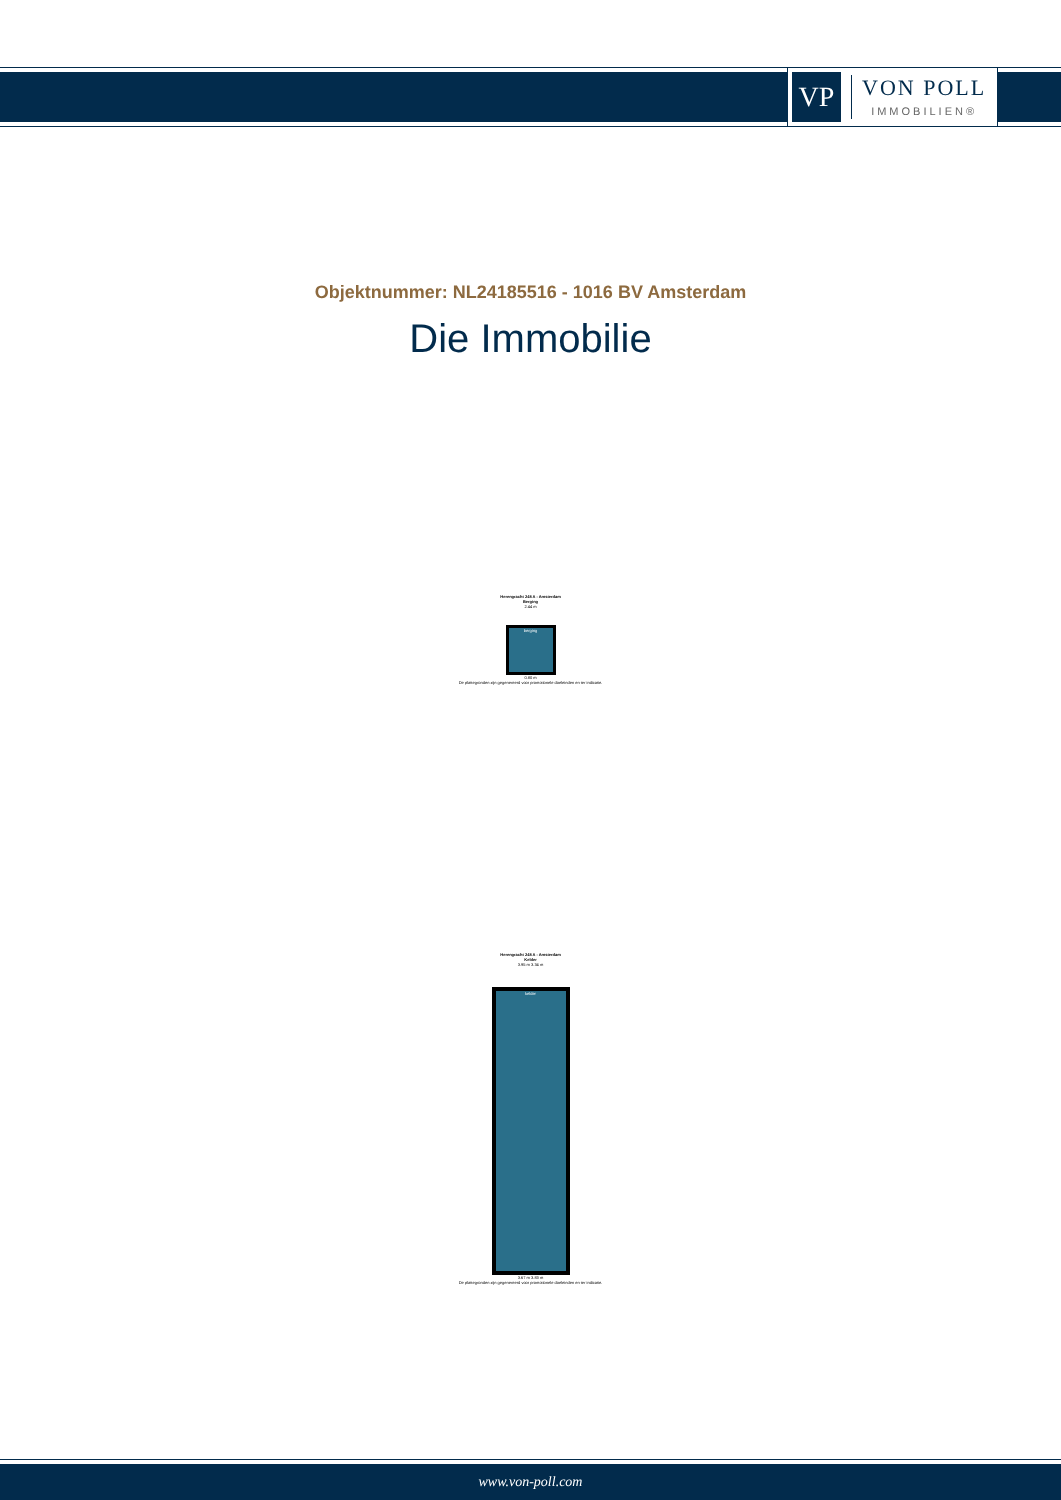VP
VON POLL
IMMOBILIEN®
Objektnummer: NL24185516 - 1016 BV Amsterdam
Die Immobilie
Herengracht 248 A - Amsterdam
Berging
2.44 m
berging
0.80 m
De plattegronden zijn gegenereerd voor promotionele doeleinden en ter indicatie.
Herengracht 248 A - Amsterdam
Kelder
3.95 m 3.34 m
kelder
3.67 m 3.83 m
De plattegronden zijn gegenereerd voor promotionele doeleinden en ter indicatie.
www.von-poll.com